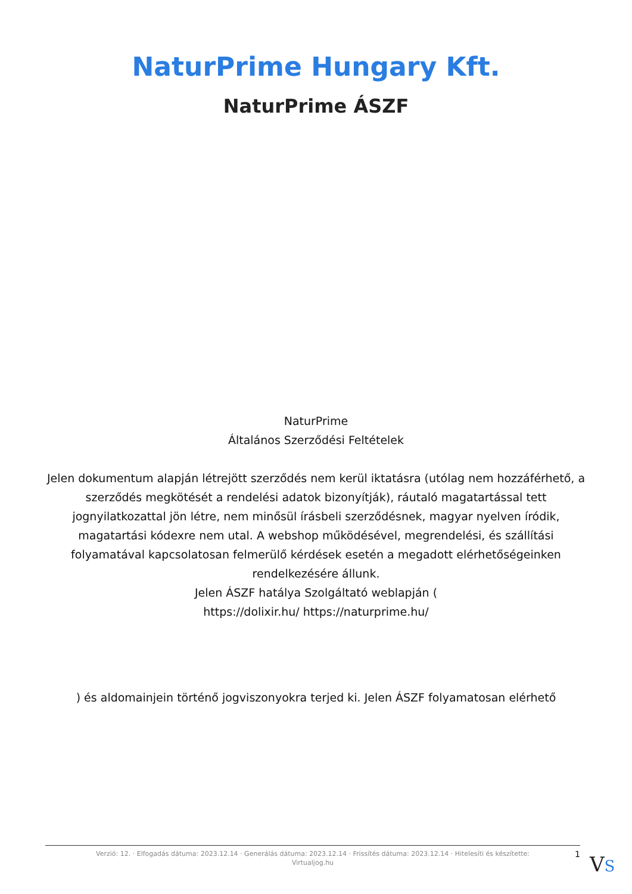NaturPrime Hungary Kft.
NaturPrime ÁSZF
NaturPrime
Általános Szerződési Feltételek
Jelen dokumentum alapján létrejött szerződés nem kerül iktatásra (utólag nem hozzáférhető, a szerződés megkötését a rendelési adatok bizonyítják), ráutaló magatartással tett jognyilatkozattal jön létre, nem minősül írásbeli szerződésnek, magyar nyelven íródik, magatartási kódexre nem utal. A webshop működésével, megrendelési, és szállítási folyamatával kapcsolatosan felmerülő kérdések esetén a megadott elérhetőségeinken rendelkezésére állunk.
Jelen ÁSZF hatálya Szolgáltató weblapján (
https://dolixir.hu/ https://naturprime.hu/
) és aldomainjein történő jogviszonyokra terjed ki. Jelen ÁSZF folyamatosan elérhető
Verzió: 12. · Elfogadás dátuma: 2023.12.14 · Generálás dátuma: 2023.12.14 · Frissítés dátuma: 2023.12.14 · Hitelesíti és készítette:
Virtualjog.hu
1 VS